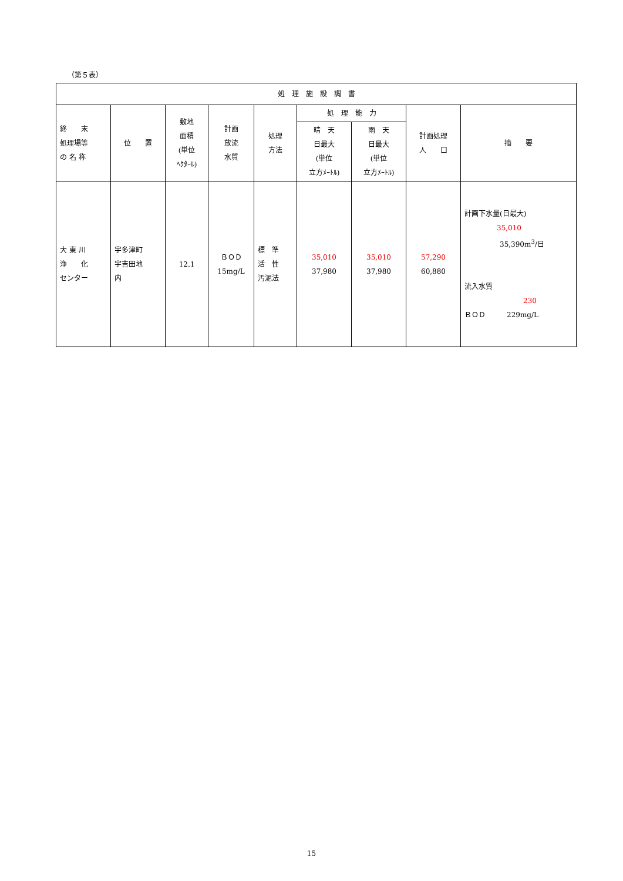（第５表）
| 処 理 施 設 調 書 | | | | | | | | |
| --- | --- | --- | --- | --- | --- | --- | --- | --- |
| 終 末 処理場等 の 名 称 | 位 置 | 敷地 面積 (単位 ﾍｸﾀｰﾙ) | 計画 放流 水質 | 処理 方法 | 処 理 能 力 | | 計画処理 人 口 | 摘 要 |
| | | | | | 晴 天 日最大 (単位 立方ﾒｰﾄﾙ) | 雨 天 日最大 (単位 立方ﾒｰﾄﾙ) | | |
| 大 東 川 浄 化 センター | 宇多津町 宇吉田地 内 | 12.1 | ＢＯＤ 15mg/L | 標 準 活 性 汚泥法 | 35,010 37,980 | 35,010 37,980 | 57,290 60,880 | 計画下水量(日最大) 35,010 35,390m<sup>3</sup>/日 流入水質 230 ＢＯＤ 229mg/L |
15